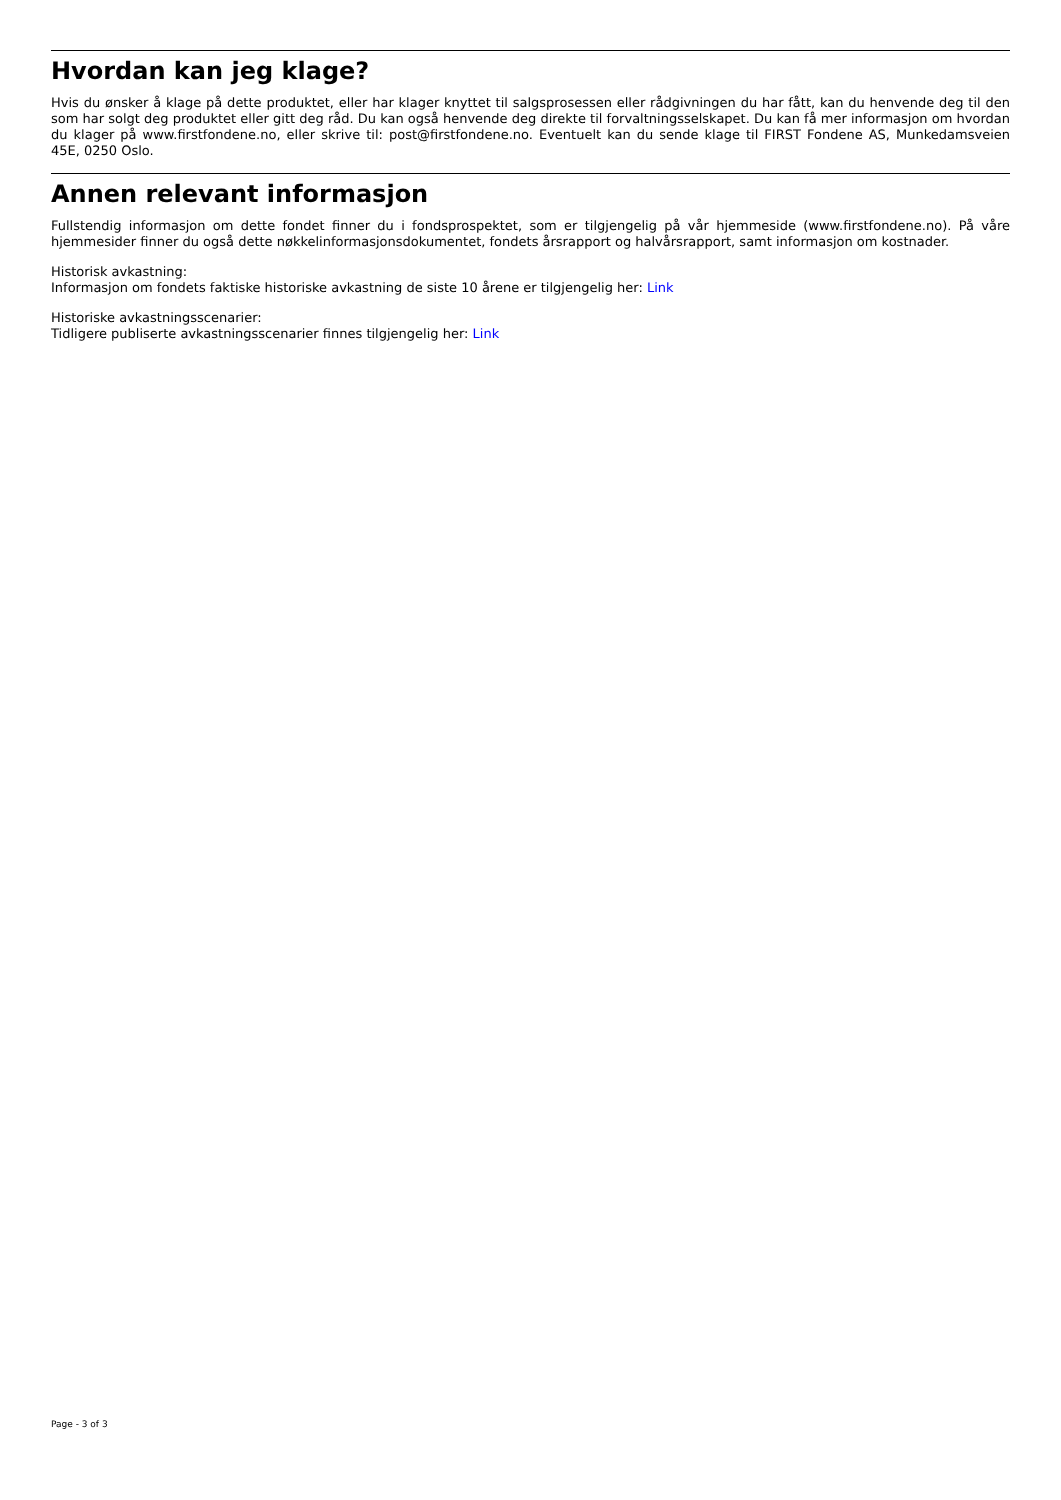Hvordan kan jeg klage?
Hvis du ønsker å klage på dette produktet, eller har klager knyttet til salgsprosessen eller rådgivningen du har fått, kan du henvende deg til den som har solgt deg produktet eller gitt deg råd. Du kan også henvende deg direkte til forvaltningsselskapet. Du kan få mer informasjon om hvordan du klager på www.firstfondene.no, eller skrive til: post@firstfondene.no. Eventuelt kan du sende klage til FIRST Fondene AS, Munkedamsveien 45E, 0250 Oslo.
Annen relevant informasjon
Fullstendig informasjon om dette fondet finner du i fondsprospektet, som er tilgjengelig på vår hjemmeside (www.firstfondene.no). På våre hjemmesider finner du også dette nøkkelinformasjonsdokumentet, fondets årsrapport og halvårsrapport, samt informasjon om kostnader.
Historisk avkastning:
Informasjon om fondets faktiske historiske avkastning de siste 10 årene er tilgjengelig her: Link
Historiske avkastningsscenarier:
Tidligere publiserte avkastningsscenarier finnes tilgjengelig her: Link
Page - 3 of 3